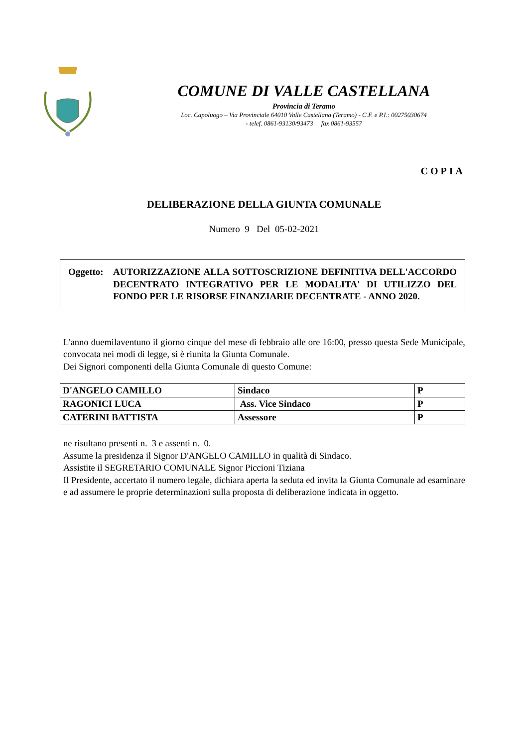COMUNE DI VALLE CASTELLANA
Provincia di Teramo
Loc. Capoluogo – Via Provinciale 64010 Valle Castellana (Teramo) - C.F. e P.I.: 00275030674
- telef. 0861-93130/93473 fax 0861-93557
COPIA
DELIBERAZIONE DELLA GIUNTA COMUNALE
Numero 9 Del 05-02-2021
Oggetto:
AUTORIZZAZIONE ALLA SOTTOSCRIZIONE DEFINITIVA DELL'ACCORDO DECENTRATO INTEGRATIVO PER LE MODALITA' DI UTILIZZO DEL FONDO PER LE RISORSE FINANZIARIE DECENTRATE - ANNO 2020.
L'anno duemilaventuno il giorno cinque del mese di febbraio alle ore 16:00, presso questa Sede Municipale, convocata nei modi di legge, si è riunita la Giunta Comunale.
Dei Signori componenti della Giunta Comunale di questo Comune:
| D'ANGELO CAMILLO | Sindaco | P |
| RAGONICI LUCA | Ass. Vice Sindaco | P |
| CATERINI BATTISTA | Assessore | P |
ne risultano presenti n. 3 e assenti n. 0.
Assume la presidenza il Signor D'ANGELO CAMILLO in qualità di Sindaco.
Assistite il SEGRETARIO COMUNALE Signor Piccioni Tiziana
Il Presidente, accertato il numero legale, dichiara aperta la seduta ed invita la Giunta Comunale ad esaminare e ad assumere le proprie determinazioni sulla proposta di deliberazione indicata in oggetto.